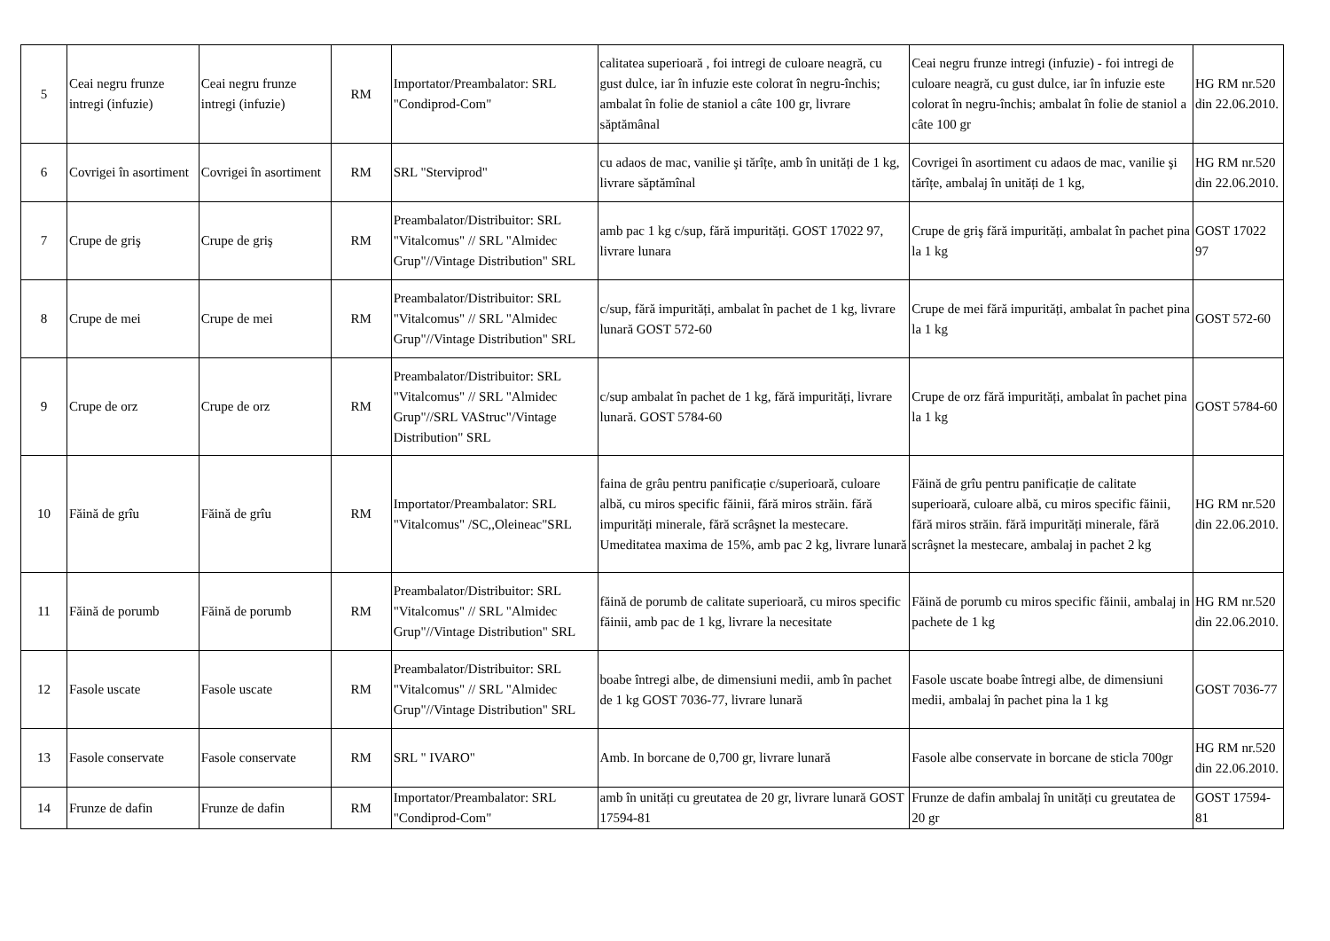| 5 | Ceai negru frunze intregi (infuzie) | Ceai negru frunze intregi (infuzie) | RM | Importator/Preambalator: SRL "Condiprod-Com" | calitatea superioară , foi intregi de culoare neagră, cu gust dulce, iar în infuzie este colorat în negru-închis; ambalat în folie de staniol a câte 100 gr, livrare săptămânal | Ceai negru frunze intregi (infuzie) - foi intregi de culoare neagră, cu gust dulce, iar în infuzie este colorat în negru-închis; ambalat în folie de staniol a câte 100 gr | HG RM nr.520 din 22.06.2010. |
| 6 | Covrigei în asortiment | Covrigei în asortiment | RM | SRL "Sterviprod" | cu adaos de mac, vanilie şi tărîțe, amb în unități de 1 kg, livrare săptămînal | Covrigei în asortiment cu adaos de mac, vanilie şi tărîțe, ambalaj în unități de 1 kg, | HG RM nr.520 din 22.06.2010. |
| 7 | Crupe de griş | Crupe de griş | RM | Preambalator/Distribuitor: SRL "Vitalcomus" // SRL "Almidec Grup"//Vintage Distribution" SRL | amb pac 1 kg c/sup, fără impurități. GOST 17022 97, livrare lunara | Crupe de griş fără impurități, ambalat în pachet pina la 1 kg | GOST 17022 97 |
| 8 | Crupe de mei | Crupe de mei | RM | Preambalator/Distribuitor: SRL "Vitalcomus" // SRL "Almidec Grup"//Vintage Distribution" SRL | c/sup, fără impurități, ambalat în pachet de 1 kg, livrare lunară GOST 572-60 | Crupe de mei fără impurități, ambalat în pachet pina la 1 kg | GOST 572-60 |
| 9 | Crupe de orz | Crupe de orz | RM | Preambalator/Distribuitor: SRL "Vitalcomus" // SRL "Almidec Grup"//SRL VAStruc"/Vintage Distribution" SRL | c/sup ambalat în pachet de 1 kg, fără impurități, livrare lunară. GOST 5784-60 | Crupe de orz fără impurități, ambalat în pachet pina la 1 kg | GOST 5784-60 |
| 10 | Făină de grîu | Făină de grîu | RM | Importator/Preambalator: SRL "Vitalcomus" /SC,,Oleineac"SRL | faina de grâu pentru panificație c/superioară, culoare albă, cu miros specific făinii, fără miros străin. fără impurități minerale, fără scrâşnet la mestecare. Umeditatea maxima de 15%, amb pac 2 kg, livrare lunară | Făină de grîu pentru panificație de calitate superioară, culoare albă, cu miros specific făinii, fără miros străin. fără impurități minerale, fără scrâşnet la mestecare, ambalaj in pachet 2 kg | HG RM nr.520 din 22.06.2010. |
| 11 | Făină de porumb | Făină de porumb | RM | Preambalator/Distribuitor: SRL "Vitalcomus" // SRL "Almidec Grup"//Vintage Distribution" SRL | făină de porumb de calitate superioară, cu miros specific făinii, amb pac de 1 kg, livrare la necesitate | Făină de porumb cu miros specific făinii, ambalaj in pachete de 1 kg | HG RM nr.520 din 22.06.2010. |
| 12 | Fasole uscate | Fasole uscate | RM | Preambalator/Distribuitor: SRL "Vitalcomus" // SRL "Almidec Grup"//Vintage Distribution" SRL | boabe întregi albe, de dimensiuni medii, amb în pachet de 1 kg GOST 7036-77, livrare lunară | Fasole uscate boabe întregi albe, de dimensiuni medii, ambalaj în pachet pina la 1 kg | GOST 7036-77 |
| 13 | Fasole conservate | Fasole conservate | RM | SRL " IVARO" | Amb. In borcane de 0,700 gr, livrare lunară | Fasole albe conservate in borcane de sticla 700gr | HG RM nr.520 din 22.06.2010. |
| 14 | Frunze de dafin | Frunze de dafin | RM | Importator/Preambalator: SRL "Condiprod-Com" | amb în unități cu greutatea de 20 gr, livrare lunară GOST 17594-81 | Frunze de dafin ambalaj în unități cu greutatea de 20 gr | GOST 17594-81 |